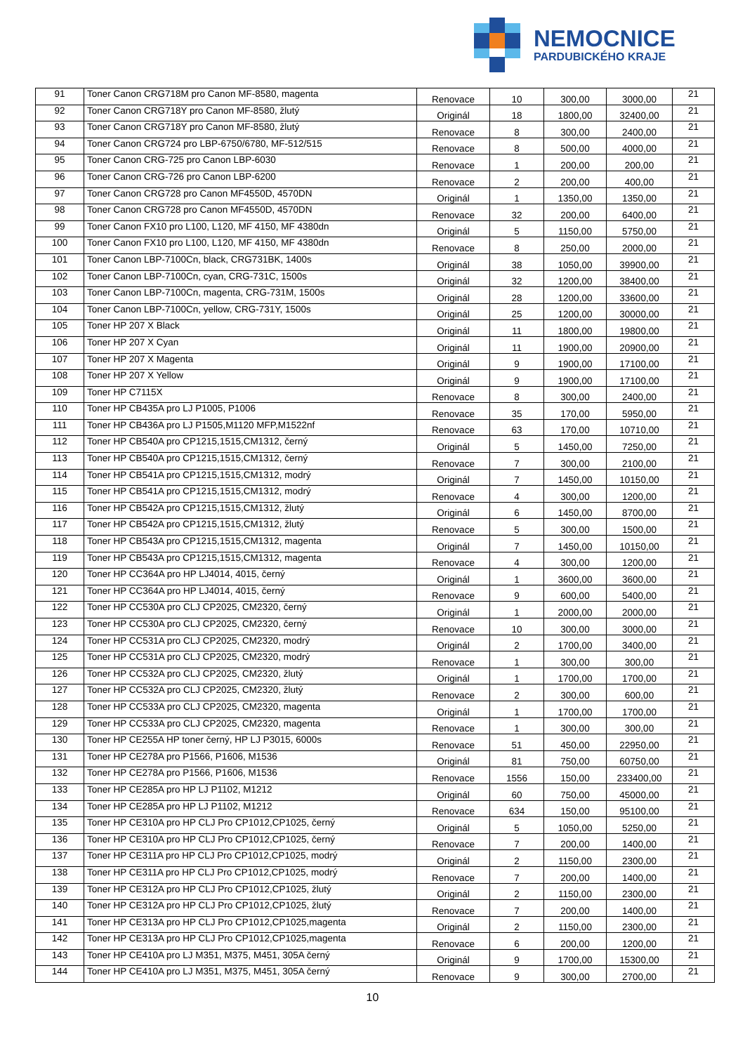NEMOCNICE
PARDUBICKÉHO KRAJE
| 91 | Toner Canon CRG718M pro Canon MF-8580, magenta | Renovace | 10 | 300,00 | 3000,00 | 21 |
| 92 | Toner Canon CRG718Y pro Canon MF-8580, žlutý | Originál | 18 | 1800,00 | 32400,00 | 21 |
| 93 | Toner Canon CRG718Y pro Canon MF-8580, žlutý | Renovace | 8 | 300,00 | 2400,00 | 21 |
| 94 | Toner Canon CRG724 pro LBP-6750/6780, MF-512/515 | Renovace | 8 | 500,00 | 4000,00 | 21 |
| 95 | Toner Canon CRG-725 pro Canon LBP-6030 | Renovace | 1 | 200,00 | 200,00 | 21 |
| 96 | Toner Canon CRG-726 pro Canon LBP-6200 | Renovace | 2 | 200,00 | 400,00 | 21 |
| 97 | Toner Canon CRG728 pro Canon MF4550D, 4570DN | Originál | 1 | 1350,00 | 1350,00 | 21 |
| 98 | Toner Canon CRG728 pro Canon MF4550D, 4570DN | Renovace | 32 | 200,00 | 6400,00 | 21 |
| 99 | Toner Canon FX10 pro L100, L120, MF 4150, MF 4380dn | Originál | 5 | 1150,00 | 5750,00 | 21 |
| 100 | Toner Canon FX10 pro L100, L120, MF 4150, MF 4380dn | Renovace | 8 | 250,00 | 2000,00 | 21 |
| 101 | Toner Canon LBP-7100Cn, black, CRG731BK, 1400s | Originál | 38 | 1050,00 | 39900,00 | 21 |
| 102 | Toner Canon LBP-7100Cn, cyan, CRG-731C, 1500s | Originál | 32 | 1200,00 | 38400,00 | 21 |
| 103 | Toner Canon LBP-7100Cn, magenta, CRG-731M, 1500s | Originál | 28 | 1200,00 | 33600,00 | 21 |
| 104 | Toner Canon LBP-7100Cn, yellow, CRG-731Y, 1500s | Originál | 25 | 1200,00 | 30000,00 | 21 |
| 105 | Toner HP 207 X Black | Originál | 11 | 1800,00 | 19800,00 | 21 |
| 106 | Toner HP 207 X Cyan | Originál | 11 | 1900,00 | 20900,00 | 21 |
| 107 | Toner HP 207 X Magenta | Originál | 9 | 1900,00 | 17100,00 | 21 |
| 108 | Toner HP 207 X Yellow | Originál | 9 | 1900,00 | 17100,00 | 21 |
| 109 | Toner HP C7115X | Renovace | 8 | 300,00 | 2400,00 | 21 |
| 110 | Toner HP CB435A pro LJ P1005, P1006 | Renovace | 35 | 170,00 | 5950,00 | 21 |
| 111 | Toner HP CB436A pro LJ P1505,M1120 MFP,M1522nf | Renovace | 63 | 170,00 | 10710,00 | 21 |
| 112 | Toner HP CB540A pro CP1215,1515,CM1312, černý | Originál | 5 | 1450,00 | 7250,00 | 21 |
| 113 | Toner HP CB540A pro CP1215,1515,CM1312, černý | Renovace | 7 | 300,00 | 2100,00 | 21 |
| 114 | Toner HP CB541A pro CP1215,1515,CM1312, modrý | Originál | 7 | 1450,00 | 10150,00 | 21 |
| 115 | Toner HP CB541A pro CP1215,1515,CM1312, modrý | Renovace | 4 | 300,00 | 1200,00 | 21 |
| 116 | Toner HP CB542A pro CP1215,1515,CM1312, žlutý | Originál | 6 | 1450,00 | 8700,00 | 21 |
| 117 | Toner HP CB542A pro CP1215,1515,CM1312, žlutý | Renovace | 5 | 300,00 | 1500,00 | 21 |
| 118 | Toner HP CB543A pro CP1215,1515,CM1312, magenta | Originál | 7 | 1450,00 | 10150,00 | 21 |
| 119 | Toner HP CB543A pro CP1215,1515,CM1312, magenta | Renovace | 4 | 300,00 | 1200,00 | 21 |
| 120 | Toner HP CC364A pro HP LJ4014, 4015, černý | Originál | 1 | 3600,00 | 3600,00 | 21 |
| 121 | Toner HP CC364A pro HP LJ4014, 4015, černý | Renovace | 9 | 600,00 | 5400,00 | 21 |
| 122 | Toner HP CC530A pro CLJ CP2025, CM2320, černý | Originál | 1 | 2000,00 | 2000,00 | 21 |
| 123 | Toner HP CC530A pro CLJ CP2025, CM2320, černý | Renovace | 10 | 300,00 | 3000,00 | 21 |
| 124 | Toner HP CC531A pro CLJ CP2025, CM2320, modrý | Originál | 2 | 1700,00 | 3400,00 | 21 |
| 125 | Toner HP CC531A pro CLJ CP2025, CM2320, modrý | Renovace | 1 | 300,00 | 300,00 | 21 |
| 126 | Toner HP CC532A pro CLJ CP2025, CM2320, žlutý | Originál | 1 | 1700,00 | 1700,00 | 21 |
| 127 | Toner HP CC532A pro CLJ CP2025, CM2320, žlutý | Renovace | 2 | 300,00 | 600,00 | 21 |
| 128 | Toner HP CC533A pro CLJ CP2025, CM2320, magenta | Originál | 1 | 1700,00 | 1700,00 | 21 |
| 129 | Toner HP CC533A pro CLJ CP2025, CM2320, magenta | Renovace | 1 | 300,00 | 300,00 | 21 |
| 130 | Toner HP CE255A HP toner černý, HP LJ P3015, 6000s | Renovace | 51 | 450,00 | 22950,00 | 21 |
| 131 | Toner HP CE278A pro P1566, P1606, M1536 | Originál | 81 | 750,00 | 60750,00 | 21 |
| 132 | Toner HP CE278A pro P1566, P1606, M1536 | Renovace | 1556 | 150,00 | 233400,00 | 21 |
| 133 | Toner HP CE285A pro HP LJ P1102, M1212 | Originál | 60 | 750,00 | 45000,00 | 21 |
| 134 | Toner HP CE285A pro HP LJ P1102, M1212 | Renovace | 634 | 150,00 | 95100,00 | 21 |
| 135 | Toner HP CE310A pro HP CLJ Pro CP1012,CP1025, černý | Originál | 5 | 1050,00 | 5250,00 | 21 |
| 136 | Toner HP CE310A pro HP CLJ Pro CP1012,CP1025, černý | Renovace | 7 | 200,00 | 1400,00 | 21 |
| 137 | Toner HP CE311A pro HP CLJ Pro CP1012,CP1025, modrý | Originál | 2 | 1150,00 | 2300,00 | 21 |
| 138 | Toner HP CE311A pro HP CLJ Pro CP1012,CP1025, modrý | Renovace | 7 | 200,00 | 1400,00 | 21 |
| 139 | Toner HP CE312A pro HP CLJ Pro CP1012,CP1025, žlutý | Originál | 2 | 1150,00 | 2300,00 | 21 |
| 140 | Toner HP CE312A pro HP CLJ Pro CP1012,CP1025, žlutý | Renovace | 7 | 200,00 | 1400,00 | 21 |
| 141 | Toner HP CE313A pro HP CLJ Pro CP1012,CP1025,magenta | Originál | 2 | 1150,00 | 2300,00 | 21 |
| 142 | Toner HP CE313A pro HP CLJ Pro CP1012,CP1025,magenta | Renovace | 6 | 200,00 | 1200,00 | 21 |
| 143 | Toner HP CE410A pro LJ M351, M375, M451, 305A černý | Originál | 9 | 1700,00 | 15300,00 | 21 |
| 144 | Toner HP CE410A pro LJ M351, M375, M451, 305A černý | Renovace | 9 | 300,00 | 2700,00 | 21 |
10